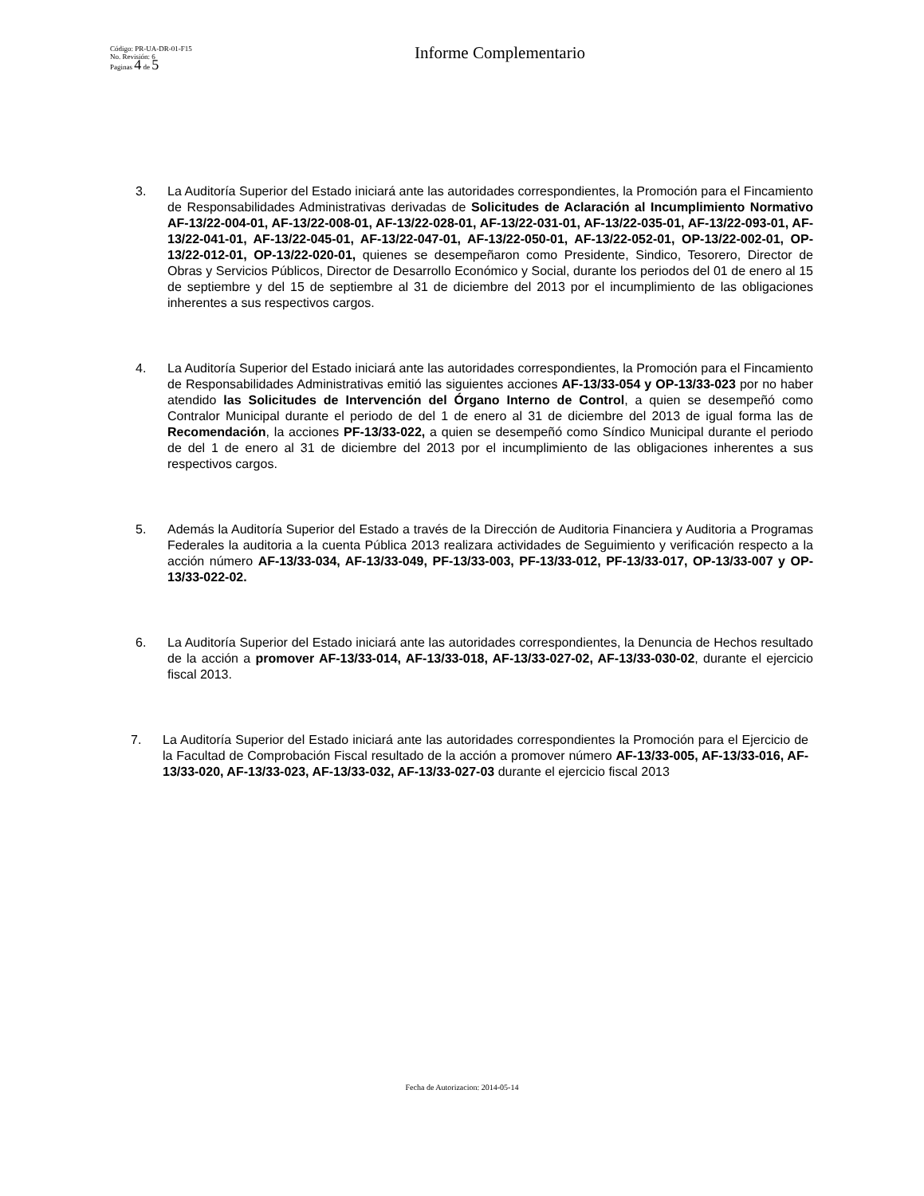Código: PR-UA-DR-01-F15
No. Revisión: 6
Paginas 4 de 5
Informe Complementario
3. La Auditoría Superior del Estado iniciará ante las autoridades correspondientes, la Promoción para el Fincamiento de Responsabilidades Administrativas derivadas de Solicitudes de Aclaración al Incumplimiento Normativo AF-13/22-004-01, AF-13/22-008-01, AF-13/22-028-01, AF-13/22-031-01, AF-13/22-035-01, AF-13/22-093-01, AF-13/22-041-01, AF-13/22-045-01, AF-13/22-047-01, AF-13/22-050-01, AF-13/22-052-01, OP-13/22-002-01, OP-13/22-012-01, OP-13/22-020-01, quienes se desempeñaron como Presidente, Sindico, Tesorero, Director de Obras y Servicios Públicos, Director de Desarrollo Económico y Social, durante los periodos del 01 de enero al 15 de septiembre y del 15 de septiembre al 31 de diciembre del 2013 por el incumplimiento de las obligaciones inherentes a sus respectivos cargos.
4. La Auditoría Superior del Estado iniciará ante las autoridades correspondientes, la Promoción para el Fincamiento de Responsabilidades Administrativas emitió las siguientes acciones AF-13/33-054 y OP-13/33-023 por no haber atendido las Solicitudes de Intervención del Órgano Interno de Control, a quien se desempeñó como Contralor Municipal durante el periodo de del 1 de enero al 31 de diciembre del 2013 de igual forma las de Recomendación, la acciones PF-13/33-022, a quien se desempeñó como Síndico Municipal durante el periodo de del 1 de enero al 31 de diciembre del 2013 por el incumplimiento de las obligaciones inherentes a sus respectivos cargos.
5. Además la Auditoría Superior del Estado a través de la Dirección de Auditoria Financiera y Auditoria a Programas Federales la auditoria a la cuenta Pública 2013 realizara actividades de Seguimiento y verificación respecto a la acción número AF-13/33-034, AF-13/33-049, PF-13/33-003, PF-13/33-012, PF-13/33-017, OP-13/33-007 y OP-13/33-022-02.
6. La Auditoría Superior del Estado iniciará ante las autoridades correspondientes, la Denuncia de Hechos resultado de la acción a promover AF-13/33-014, AF-13/33-018, AF-13/33-027-02, AF-13/33-030-02, durante el ejercicio fiscal 2013.
7. La Auditoría Superior del Estado iniciará ante las autoridades correspondientes la Promoción para el Ejercicio de la Facultad de Comprobación Fiscal resultado de la acción a promover número AF-13/33-005, AF-13/33-016, AF-13/33-020, AF-13/33-023, AF-13/33-032, AF-13/33-027-03 durante el ejercicio fiscal 2013
Fecha de Autorizacion: 2014-05-14